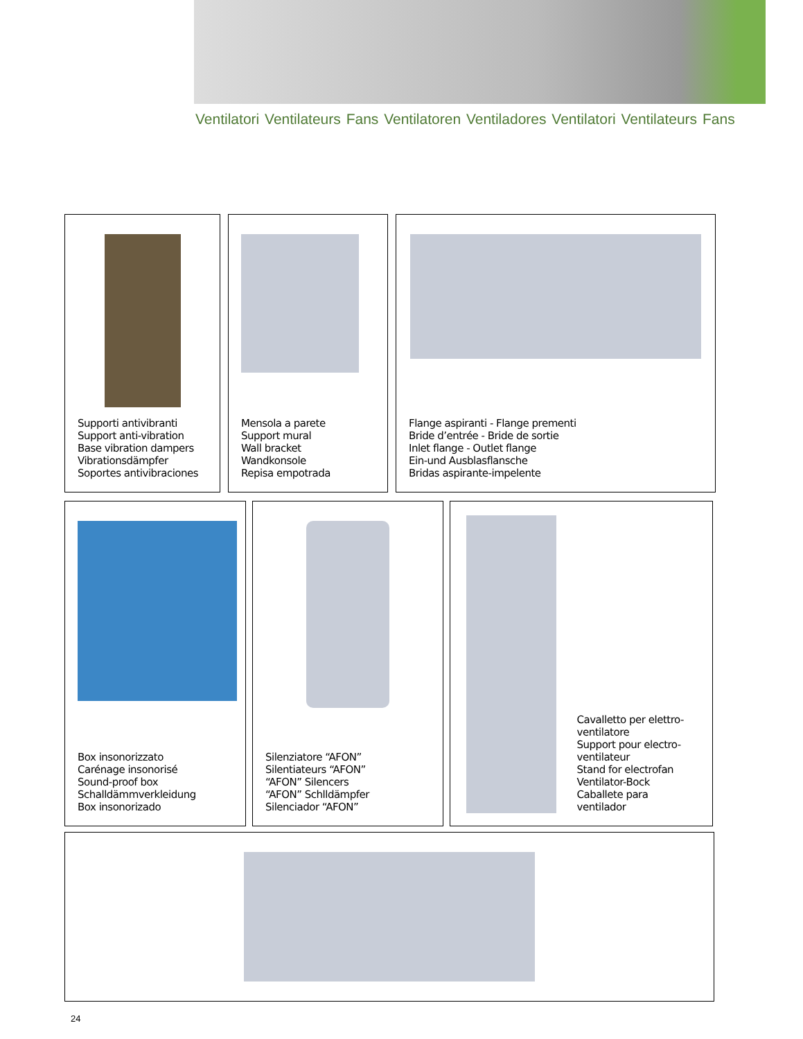Ventilatori Ventilateurs Fans Ventilatoren Ventiladores Ventilatori Ventilateurs Fans
Supporti antivibranti
Support anti-vibration
Base vibration dampers
Vibrationsdämpfer
Soportes antivibraciones
Mensola a parete
Support mural
Wall bracket
Wandkonsole
Repisa empotrada
Flange aspiranti - Flange prementi
Bride d’entrée - Bride de sortie
Inlet flange - Outlet flange
Ein-und Ausblasflansche
Bridas aspirante-impelente
Box insonorizzato
Carénage insonorisé
Sound-proof box
Schalldämmverkleidung
Box insonorizado
Silenziatore “AFON”
Silentiateurs “AFON”
“AFON” Silencers
“AFON” Schlldämpfer
Silenciador “AFON”
Cavalletto per elettro-
ventilatore
Support pour electro-
ventilateur
Stand for electrofan
Ventilator-Bock
Caballete para ventilador
24